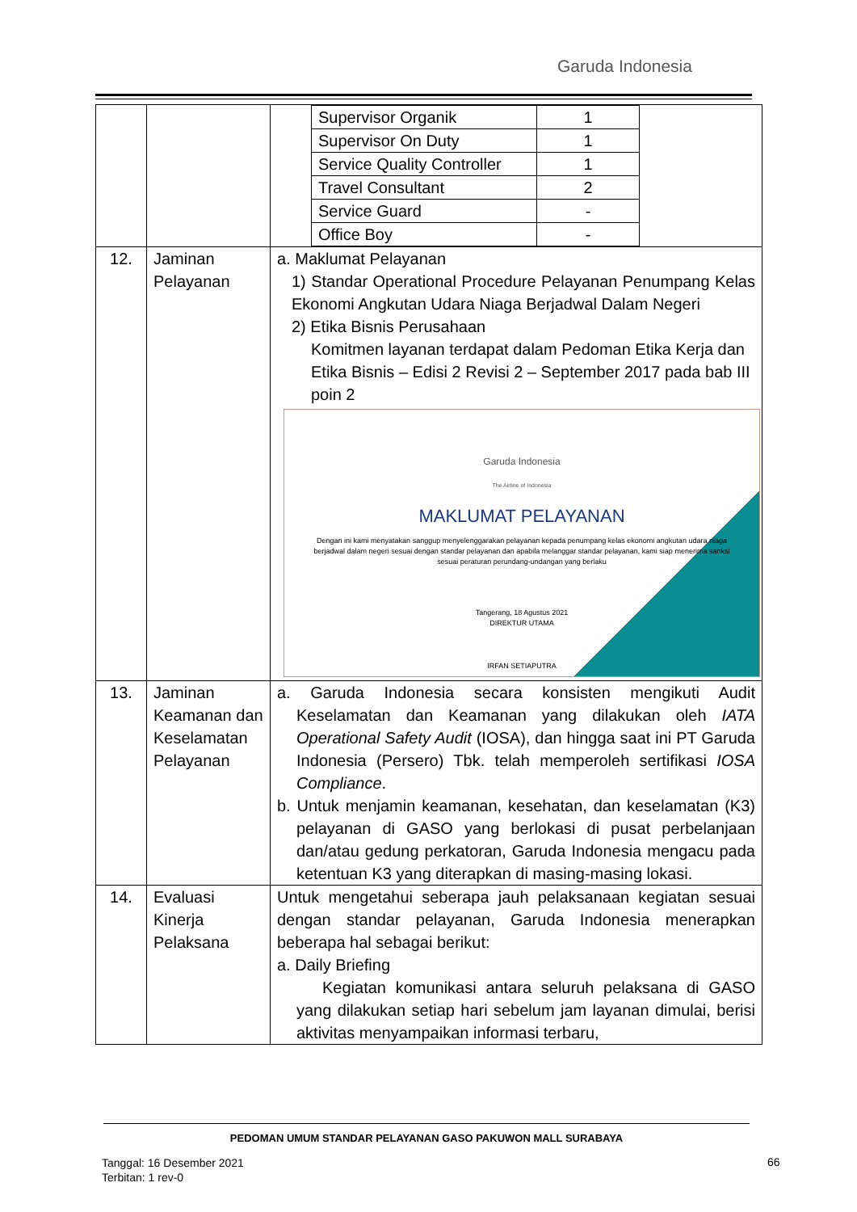Garuda Indonesia
| | | / Supervisor Organik / 1 / / Supervisor On Duty / 1 / / Service Quality Controller / 1 / / Travel Consultant / 2 / / Service Guard / - / / Office Boy / - / |
| 12. | Jaminan Pelayanan | a. Maklumat Pelayanan 1) Standar Operational Procedure Pelayanan Penumpang Kelas Ekonomi Angkutan Udara Niaga Berjadwal Dalam Negeri 2) Etika Bisnis Perusahaan Komitmen layanan terdapat dalam Pedoman Etika Kerja dan Etika Bisnis – Edisi 2 Revisi 2 – September 2017 pada bab III poin 2 Garuda Indonesia The Airline of Indonesia MAKLUMAT PELAYANAN Dengan ini kami menyatakan sanggup menyelenggarakan pelayanan kepada penumpang kelas ekonomi angkutan udara niaga berjadwal dalam negeri sesuai dengan standar pelayanan dan apabila melanggar standar pelayanan, kami siap menerima sanksi sesuai peraturan perundang-undangan yang berlaku Tangerang, 18 Agustus 2021 DIREKTUR UTAMA IRFAN SETIAPUTRA |
| 13. | Jaminan Keamanan dan Keselamatan Pelayanan | a. Garuda Indonesia secara konsisten mengikuti Audit Keselamatan dan Keamanan yang dilakukan oleh IATA Operational Safety Audit (IOSA), dan hingga saat ini PT Garuda Indonesia (Persero) Tbk. telah memperoleh sertifikasi IOSA Compliance . b. Untuk menjamin keamanan, kesehatan, dan keselamatan (K3) pelayanan di GASO yang berlokasi di pusat perbelanjaan dan/atau gedung perkatoran, Garuda Indonesia mengacu pada ketentuan K3 yang diterapkan di masing-masing lokasi. |
| 14. | Evaluasi Kinerja Pelaksana | Untuk mengetahui seberapa jauh pelaksanaan kegiatan sesuai dengan standar pelayanan, Garuda Indonesia menerapkan beberapa hal sebagai berikut: a. Daily Briefing Kegiatan komunikasi antara seluruh pelaksana di GASO yang dilakukan setiap hari sebelum jam layanan dimulai, berisi aktivitas menyampaikan informasi terbaru, |
PEDOMAN UMUM STANDAR PELAYANAN GASO PAKUWON MALL SURABAYA
Tanggal: 16 Desember 2021
Terbitan: 1 rev-0
66